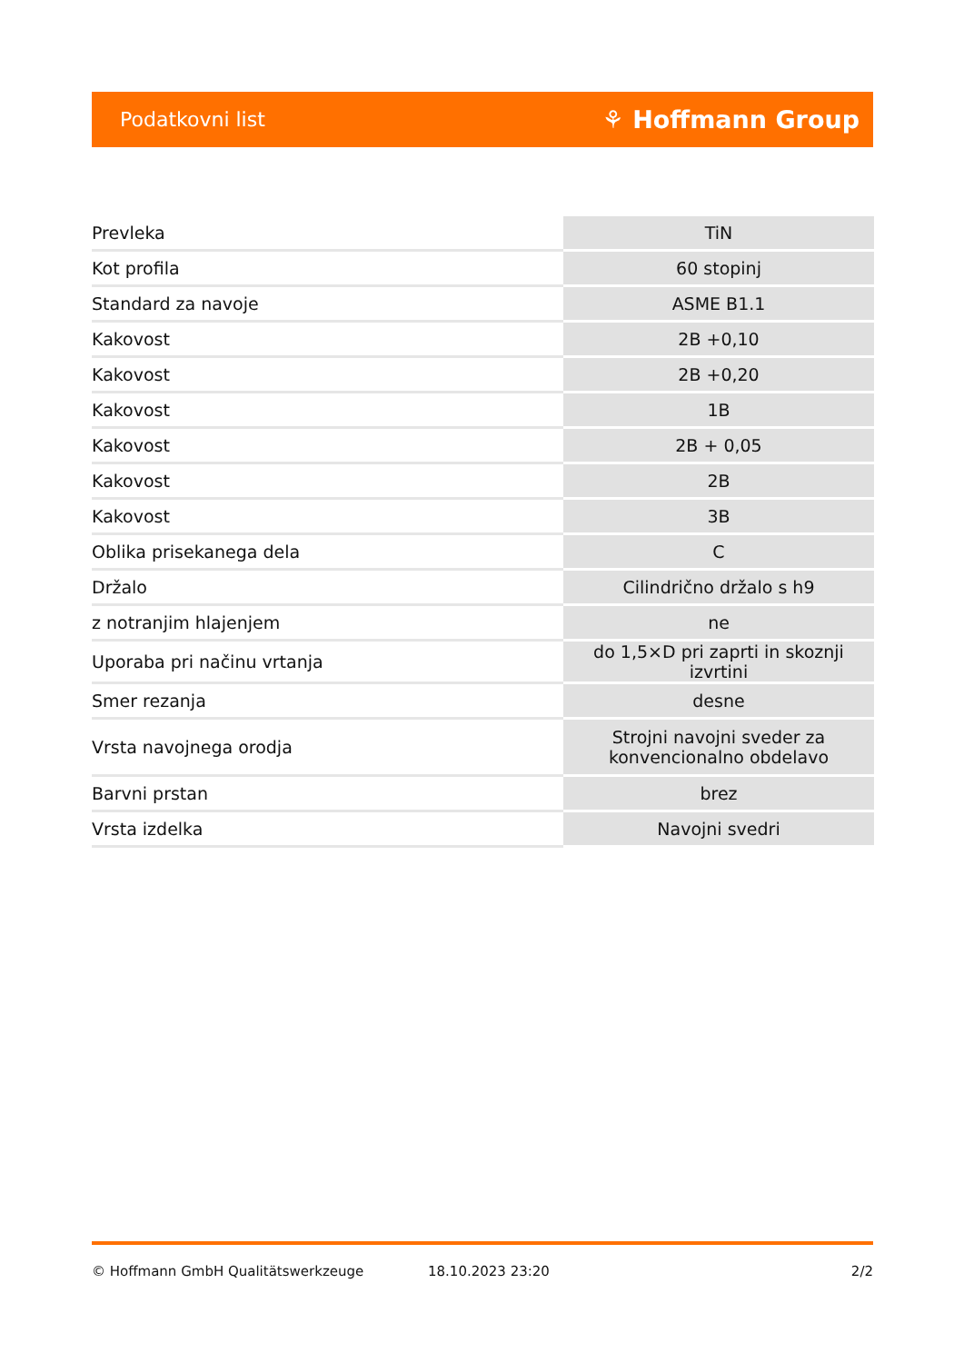Podatkovni list ⚘ Hoffmann Group
| Prevleka | TiN |
| Kot profila | 60 stopinj |
| Standard za navoje | ASME B1.1 |
| Kakovost | 2B +0,10 |
| Kakovost | 2B +0,20 |
| Kakovost | 1B |
| Kakovost | 2B + 0,05 |
| Kakovost | 2B |
| Kakovost | 3B |
| Oblika prisekanega dela | C |
| Držalo | Cilindrično držalo s h9 |
| z notranjim hlajenjem | ne |
| Uporaba pri načinu vrtanja | do 1,5×D pri zaprti in skoznji izvrtini |
| Smer rezanja | desne |
| Vrsta navojnega orodja | Strojni navojni sveder za konvencionalno obdelavo |
| Barvni prstan | brez |
| Vrsta izdelka | Navojni svedri |
© Hoffmann GmbH Qualitätswerkzeuge 18.10.2023 23:20 2/2